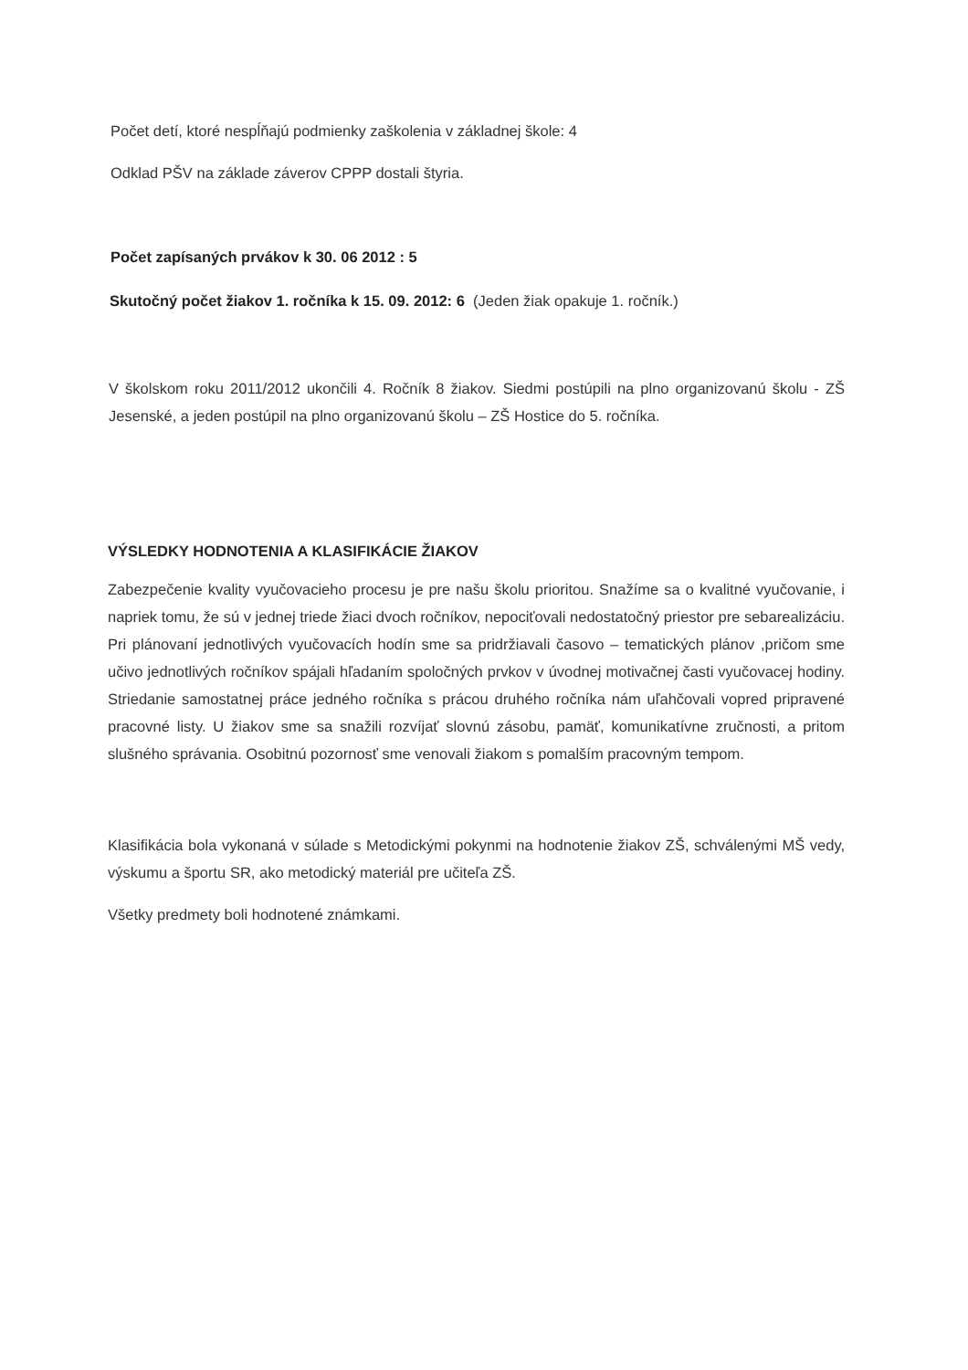Počet detí, ktoré nespĺňajú podmienky zaškolenia v základnej škole: 4
Odklad PŠV na základe záverov CPPP dostali štyria.
Počet zapísaných prvákov k 30. 06 2012 : 5
Skutočný počet žiakov 1. ročníka k 15. 09. 2012: 6 (Jeden žiak opakuje 1. ročník.)
V školskom roku 2011/2012 ukončili 4. Ročník 8 žiakov. Siedmi postúpili na plno organizovanú školu - ZŠ Jesenské, a jeden postúpil na plno organizovanú školu – ZŠ Hostice do 5. ročníka.
VÝSLEDKY HODNOTENIA A KLASIFIKÁCIE ŽIAKOV
Zabezpečenie kvality vyučovacieho procesu je pre našu školu prioritou. Snažíme sa o kvalitné vyučovanie, i napriek tomu, že sú v jednej triede žiaci dvoch ročníkov, nepociťovali nedostatočný priestor pre sebarealizáciu. Pri plánovaní jednotlivých vyučovacích hodín sme sa pridržiavali časovo – tematických plánov ,pričom sme učivo jednotlivých ročníkov spájali hľadaním spoločných prvkov v úvodnej motivačnej časti vyučovacej hodiny. Striedanie samostatnej práce jedného ročníka s prácou druhého ročníka nám uľahčovali vopred pripravené pracovné listy. U žiakov sme sa snažili rozvíjať slovnú zásobu, pamäť, komunikatívne zručnosti, a pritom slušného správania. Osobitnú pozornosť sme venovali žiakom s pomalším pracovným tempom.
Klasifikácia bola vykonaná v súlade s Metodickými pokynmi na hodnotenie žiakov ZŠ, schválenými MŠ vedy, výskumu a športu SR, ako metodický materiál pre učiteľa ZŠ.
Všetky predmety boli hodnotené známkami.